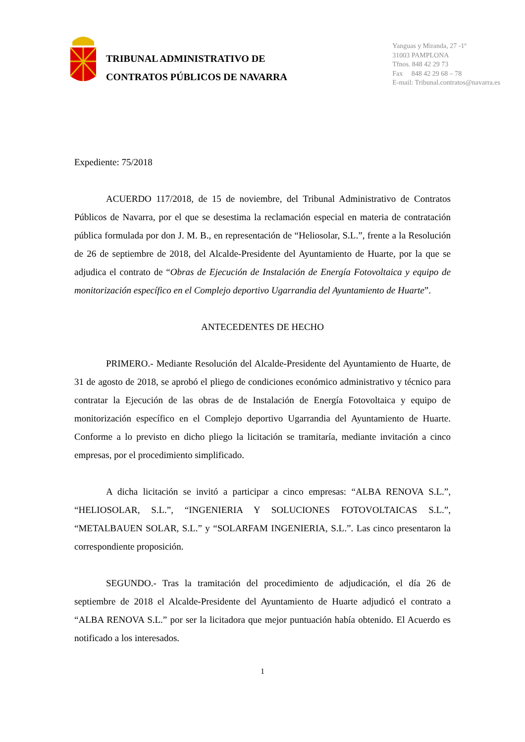TRIBUNAL ADMINISTRATIVO DE
CONTRATOS PÚBLICOS DE NAVARRA
Yanguas y Miranda, 27 -1º
31003 PAMPLONA
Tfnos. 848 42 29 73
Fax 848 42 29 68 – 78
E-mail: Tribunal.contratos@navarra.es
Expediente: 75/2018
ACUERDO 117/2018, de 15 de noviembre, del Tribunal Administrativo de Contratos Públicos de Navarra, por el que se desestima la reclamación especial en materia de contratación pública formulada por don J. M. B., en representación de “Heliosolar, S.L.”, frente a la Resolución de 26 de septiembre de 2018, del Alcalde-Presidente del Ayuntamiento de Huarte, por la que se adjudica el contrato de “Obras de Ejecución de Instalación de Energía Fotovoltaica y equipo de monitorización específico en el Complejo deportivo Ugarrandia del Ayuntamiento de Huarte”.
ANTECEDENTES DE HECHO
PRIMERO.- Mediante Resolución del Alcalde-Presidente del Ayuntamiento de Huarte, de 31 de agosto de 2018, se aprobó el pliego de condiciones económico administrativo y técnico para contratar la Ejecución de las obras de de Instalación de Energía Fotovoltaica y equipo de monitorización específico en el Complejo deportivo Ugarrandia del Ayuntamiento de Huarte. Conforme a lo previsto en dicho pliego la licitación se tramitaría, mediante invitación a cinco empresas, por el procedimiento simplificado.
A dicha licitación se invitó a participar a cinco empresas: “ALBA RENOVA S.L.”, “HELIOSOLAR, S.L.”, “INGENIERIA Y SOLUCIONES FOTOVOLTAICAS S.L.”, “METALBAUEN SOLAR, S.L.” y “SOLARFAM INGENIERIA, S.L.”. Las cinco presentaron la correspondiente proposición.
SEGUNDO.- Tras la tramitación del procedimiento de adjudicación, el día 26 de septiembre de 2018 el Alcalde-Presidente del Ayuntamiento de Huarte adjudicó el contrato a “ALBA RENOVA S.L.” por ser la licitadora que mejor puntuación había obtenido. El Acuerdo es notificado a los interesados.
1